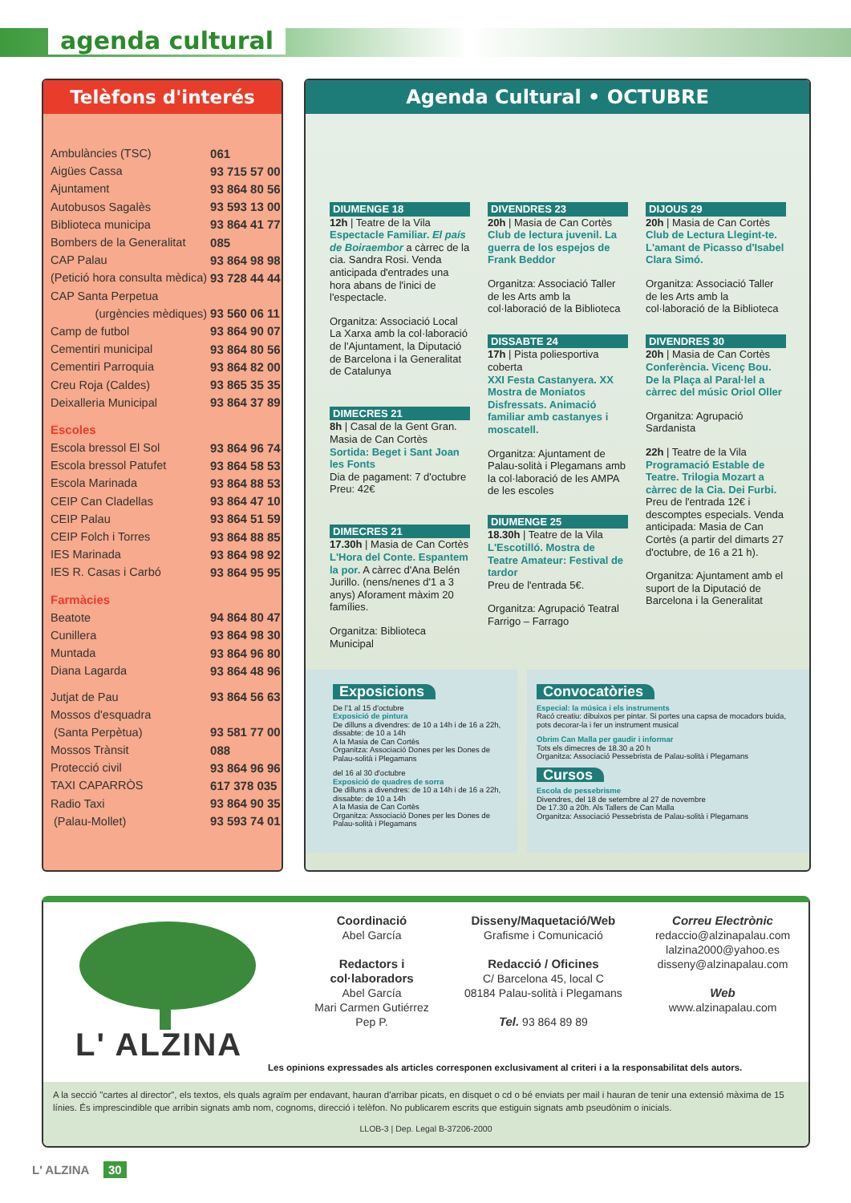agenda cultural
Telèfons d'interés
| Ambulàncies (TSC) | 061 |
| Aigües Cassa | 93 715 57 00 |
| Ajuntament | 93 864 80 56 |
| Autobusos Sagalès | 93 593 13 00 |
| Biblioteca municipa | 93 864 41 77 |
| Bombers de la Generalitat | 085 |
| CAP Palau | 93 864 98 98 |
| (Petició hora consulta mèdica) | 93 728 44 44 |
| CAP Santa Perpetua | |
| (urgències mèdiques) | 93 560 06 11 |
| Camp de futbol | 93 864 90 07 |
| Cementiri municipal | 93 864 80 56 |
| Cementiri Parroquia | 93 864 82 00 |
| Creu Roja (Caldes) | 93 865 35 35 |
| Deixalleria Municipal | 93 864 37 89 |
| Escoles | |
| Escola bressol El Sol | 93 864 96 74 |
| Escola bressol Patufet | 93 864 58 53 |
| Escola Marinada | 93 864 88 53 |
| CEIP Can Cladellas | 93 864 47 10 |
| CEIP Palau | 93 864 51 59 |
| CEIP Folch i Torres | 93 864 88 85 |
| IES Marinada | 93 864 98 92 |
| IES R. Casas i Carbó | 93 864 95 95 |
| Farmàcies | |
| Beatote | 94 864 80 47 |
| Cunillera | 93 864 98 30 |
| Muntada | 93 864 96 80 |
| Diana Lagarda | 93 864 48 96 |
| Jutjat de Pau | 93 864 56 63 |
| Mossos d'esquadra | |
| (Santa Perpètua) | 93 581 77 00 |
| Mossos Trànsit | 088 |
| Protecció civil | 93 864 96 96 |
| TAXI CAPARRÒS | 617 378 035 |
| Radio Taxi | 93 864 90 35 |
| (Palau-Mollet) | 93 593 74 01 |
Agenda Cultural • OCTUBRE
DIUMENGE 18
12h | Teatre de la Vila
Espectacle Familiar. El país de Boiraembor a càrrec de la cia. Sandra Rosi. Venda anticipada d'entrades una hora abans de l'inici de l'espectacle.
Organitza: Associació Local La Xarxa amb la col·laboració de l'Ajuntament, la Diputació de Barcelona i la Generalitat de Catalunya
DIMECRES 21
8h | Casal de la Gent Gran. Masia de Can Cortès
Sortida: Beget i Sant Joan les Fonts
Dia de pagament: 7 d'octubre
Preu: 42€
DIMECRES 21
17.30h | Masia de Can Cortès
L'Hora del Conte. Espantem la por. A càrrec d'Ana Belén Jurillo. (nens/nenes d'1 a 3 anys) Aforament màxim 20 famílies.
Organitza: Biblioteca Municipal
DIVENDRES 23
20h | Masia de Can Cortès
Club de lectura juvenil. La guerra de los espejos de Frank Beddor
Organitza: Associació Taller de les Arts amb la col·laboració de la Biblioteca
DISSABTE 24
17h | Pista poliesportiva coberta
XXI Festa Castanyera. XX Mostra de Moniatos Disfressats. Animació familiar amb castanyes i moscatell.
Organitza: Ajuntament de Palau-solità i Plegamans amb la col·laboració de les AMPA de les escoles
DIUMENGE 25
18.30h | Teatre de la Vila
L'Escotilló. Mostra de Teatre Amateur: Festival de tardor
Preu de l'entrada 5€.
Organitza: Agrupació Teatral Farrigo – Farrago
DIJOUS 29
20h | Masia de Can Cortès
Club de Lectura Llegint-te. L'amant de Picasso d'Isabel Clara Simó.
Organitza: Associació Taller de les Arts amb la col·laboració de la Biblioteca
DIVENDRES 30
20h | Masia de Can Cortès
Conferència. Vicenç Bou. De la Plaça al Paral·lel a càrrec del músic Oriol Oller
Organitza: Agrupació Sardanista
22h | Teatre de la Vila
Programació Estable de Teatre. Trilogia Mozart a càrrec de la Cia. Dei Furbi. Preu de l'entrada 12€ i descomptes especials. Venda anticipada: Masia de Can Cortès (a partir del dimarts 27 d'octubre, de 16 a 21 h).
Organitza: Ajuntament amb el suport de la Diputació de Barcelona i la Generalitat
Exposicions
De l'1 al 15 d'octubre
Exposició de pintura
De dilluns a divendres: de 10 a 14h i de 16 a 22h, dissabte: de 10 a 14h
A la Masia de Can Cortès
Organitza: Associació Dones per les Dones de Palau-solità i Plegamans
del 16 al 30 d'octubre
Exposició de quadres de sorra
De dilluns a divendres: de 10 a 14h i de 16 a 22h, dissabte: de 10 a 14h
A la Masia de Can Cortès
Organitza: Associació Dones per les Dones de Palau-solità i Plegamans
Convocatòries
Especial: la música i els instruments
Racó creatiu: dibuixos per pintar. Si portes una capsa de mocadors buida, pots decorar-la i fer un instrument musical
Obrim Can Malla per gaudir i informar
Tots els dimecres de 18.30 a 20 h
Organitza: Associació Pessebrista de Palau-solità i Plegamans
Cursos
Escola de pessebrisme
Divendres, del 18 de setembre al 27 de novembre
De 17.30 a 20h. Als Tallers de Can Malla
Organitza: Associació Pessebrista de Palau-solità i Plegamans
L' ALZINA
Coordinació
Abel García
Redactors i
col·laboradors
Abel García
Mari Carmen Gutiérrez
Pep P.
Disseny/Maquetació/Web
Grafisme i Comunicació
Redacció / Oficines
C/ Barcelona 45, local C
08184 Palau-solità i Plegamans
Tel. 93 864 89 89
Correu Electrònic
redaccio@alzinapalau.com
lalzina2000@yahoo.es
disseny@alzinapalau.com
Web
www.alzinapalau.com
Les opinions expressades als articles corresponen exclusivament al criteri i a la responsabilitat dels autors.
A la secció "cartes al director", els textos, els quals agraïm per endavant, hauran d'arribar picats, en disquet o cd o bé enviats per mail i hauran de tenir una extensió màxima de 15 línies. És imprescindible que arribin signats amb nom, cognoms, direcció i telèfon. No publicarem escrits que estiguin signats amb pseudònim o inicials.
LLOB-3 | Dep. Legal B-37206-2000
L' ALZINA 30